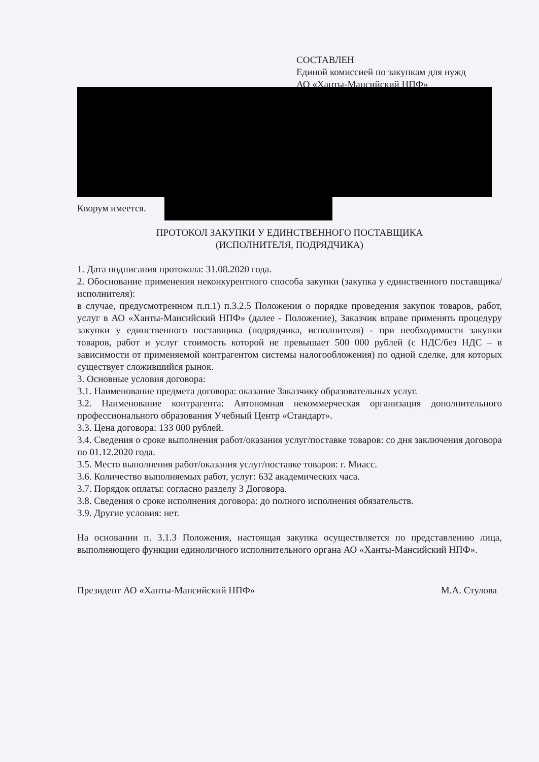СОСТАВЛЕН
Единой комиссией по закупкам для нужд
АО «Ханты-Мансийский НПФ»
Кворум имеется.
ПРОТОКОЛ ЗАКУПКИ У ЕДИНСТВЕННОГО ПОСТАВЩИКА
(ИСПОЛНИТЕЛЯ, ПОДРЯДЧИКА)
1. Дата подписания протокола: 31.08.2020 года.
2. Обоснование применения неконкурентного способа закупки (закупка у единственного поставщика/исполнителя):
в случае, предусмотренном п.п.1) п.3.2.5 Положения о порядке проведения закупок товаров, работ, услуг в АО «Ханты-Мансийский НПФ» (далее - Положение), Заказчик вправе применять процедуру закупки у единственного поставщика (подрядчика, исполнителя) - при необходимости закупки товаров, работ и услуг стоимость которой не превышает 500 000 рублей (с НДС/без НДС – в зависимости от применяемой контрагентом системы налогообложения) по одной сделке, для которых существует сложившийся рынок.
3. Основные условия договора:
3.1. Наименование предмета договора: оказание Заказчику образовательных услуг.
3.2. Наименование контрагента: Автономная некоммерческая организация дополнительного профессионального образования Учебный Центр «Стандарт».
3.3. Цена договора: 133 000 рублей.
3.4. Сведения о сроке выполнения работ/оказания услуг/поставке товаров: со дня заключения договора по 01.12.2020 года.
3.5. Место выполнения работ/оказания услуг/поставке товаров: г. Миасс.
3.6. Количество выполняемых работ, услуг: 632 академических часа.
3.7. Порядок оплаты: согласно разделу 3 Договора.
3.8. Сведения о сроке исполнения договора: до полного исполнения обязательств.
3.9. Другие условия: нет.
На основании п. 3.1.3 Положения, настоящая закупка осуществляется по представлению лица, выполняющего функции единоличного исполнительного органа АО «Ханты-Мансийский НПФ».
Президент АО «Ханты-Мансийский НПФ» М.А. Стулова